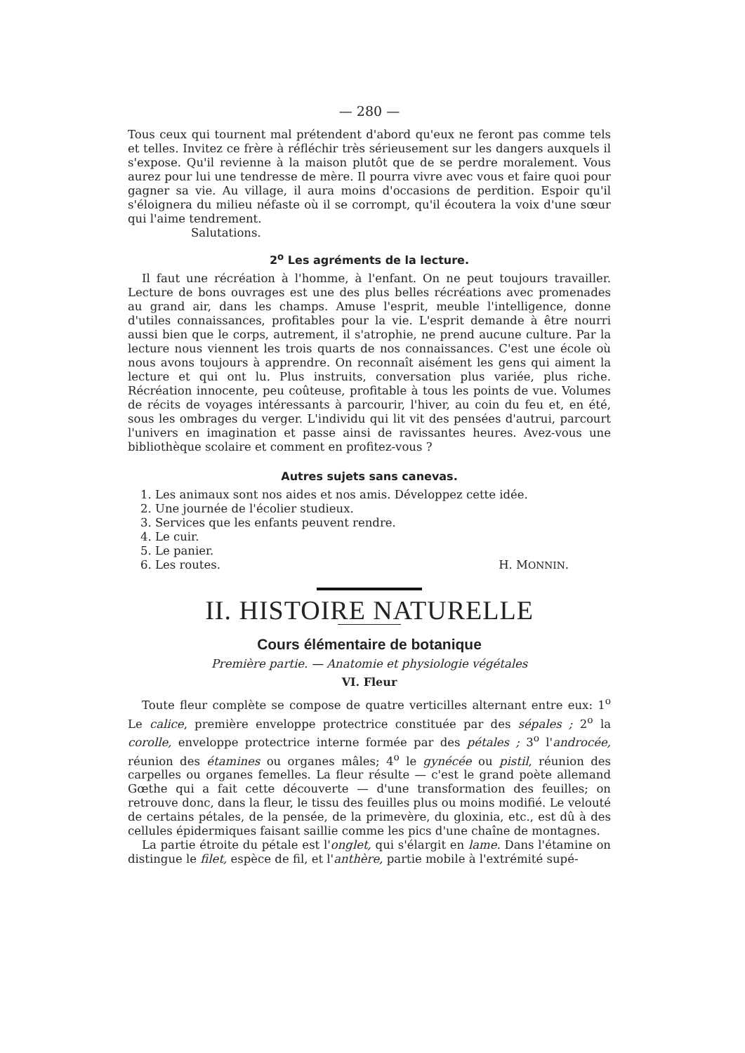— 280 —
Tous ceux qui tournent mal prétendent d'abord qu'eux ne feront pas comme tels et telles. Invitez ce frère à réfléchir très sérieusement sur les dangers auxquels il s'expose. Qu'il revienne à la maison plutôt que de se perdre moralement. Vous aurez pour lui une tendresse de mère. Il pourra vivre avec vous et faire quoi pour gagner sa vie. Au village, il aura moins d'occasions de perdition. Espoir qu'il s'éloignera du milieu néfaste où il se corrompt, qu'il écoutera la voix d'une sœur qui l'aime tendrement.
Salutations.
2<sup>o</sup> Les agréments de la lecture.
Il faut une récréation à l'homme, à l'enfant. On ne peut toujours travailler. Lecture de bons ouvrages est une des plus belles récréations avec promenades au grand air, dans les champs. Amuse l'esprit, meuble l'intelligence, donne d'utiles connaissances, profitables pour la vie. L'esprit demande à être nourri aussi bien que le corps, autrement, il s'atrophie, ne prend aucune culture. Par la lecture nous viennent les trois quarts de nos connaissances. C'est une école où nous avons toujours à apprendre. On reconnaît aisément les gens qui aiment la lecture et qui ont lu. Plus instruits, conversation plus variée, plus riche. Récréation innocente, peu coûteuse, profitable à tous les points de vue. Volumes de récits de voyages intéressants à parcourir, l'hiver, au coin du feu et, en été, sous les ombrages du verger. L'individu qui lit vit des pensées d'autrui, parcourt l'univers en imagination et passe ainsi de ravissantes heures. Avez-vous une bibliothèque scolaire et comment en profitez-vous ?
Autres sujets sans canevas.
1. Les animaux sont nos aides et nos amis. Développez cette idée.
2. Une journée de l'écolier studieux.
3. Services que les enfants peuvent rendre.
4. Le cuir.
5. Le panier.
6. Les routes. H. MONNIN.
II. HISTOIRE NATURELLE
Cours élémentaire de botanique
Première partie. — Anatomie et physiologie végétales
VI. Fleur
Toute fleur complète se compose de quatre verticilles alternant entre eux: 1<sup>o</sup> Le calice, première enveloppe protectrice constituée par des sépales ; 2<sup>o</sup> la corolle, enveloppe protectrice interne formée par des pétales ; 3<sup>o</sup> l'androcée, réunion des étamines ou organes mâles; 4<sup>o</sup> le gynécée ou pistil, réunion des carpelles ou organes femelles. La fleur résulte — c'est le grand poète allemand Gœthe qui a fait cette découverte — d'une transformation des feuilles; on retrouve donc, dans la fleur, le tissu des feuilles plus ou moins modifié. Le velouté de certains pétales, de la pensée, de la primevère, du gloxinia, etc., est dû à des cellules épidermiques faisant saillie comme les pics d'une chaîne de montagnes.
La partie étroite du pétale est l'onglet, qui s'élargit en lame. Dans l'étamine on distingue le filet, espèce de fil, et l'anthère, partie mobile à l'extrémité supé-